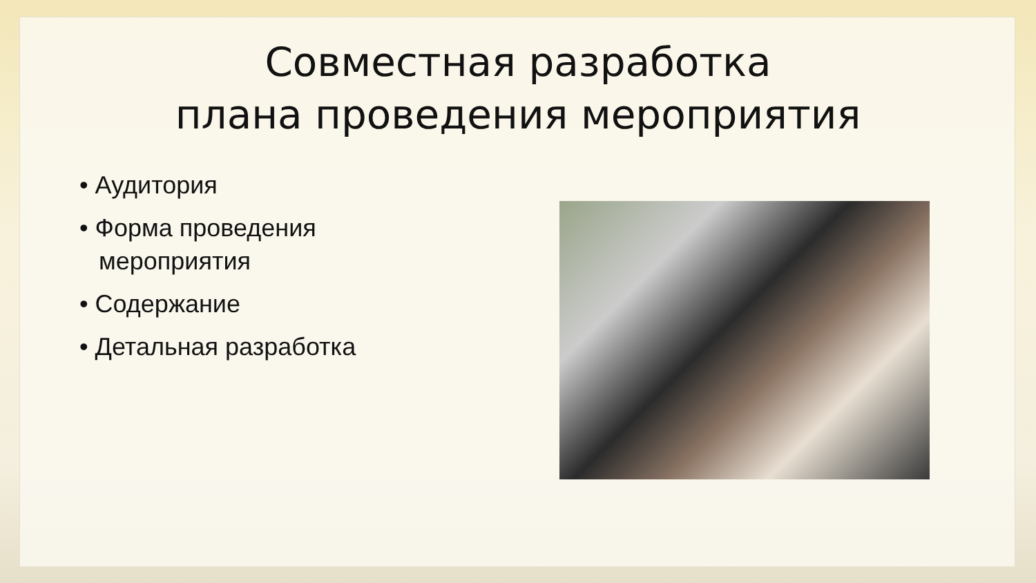Совместная разработка
плана проведения мероприятия
• Аудитория
• Форма проведения мероприятия
• Содержание
• Детальная разработка